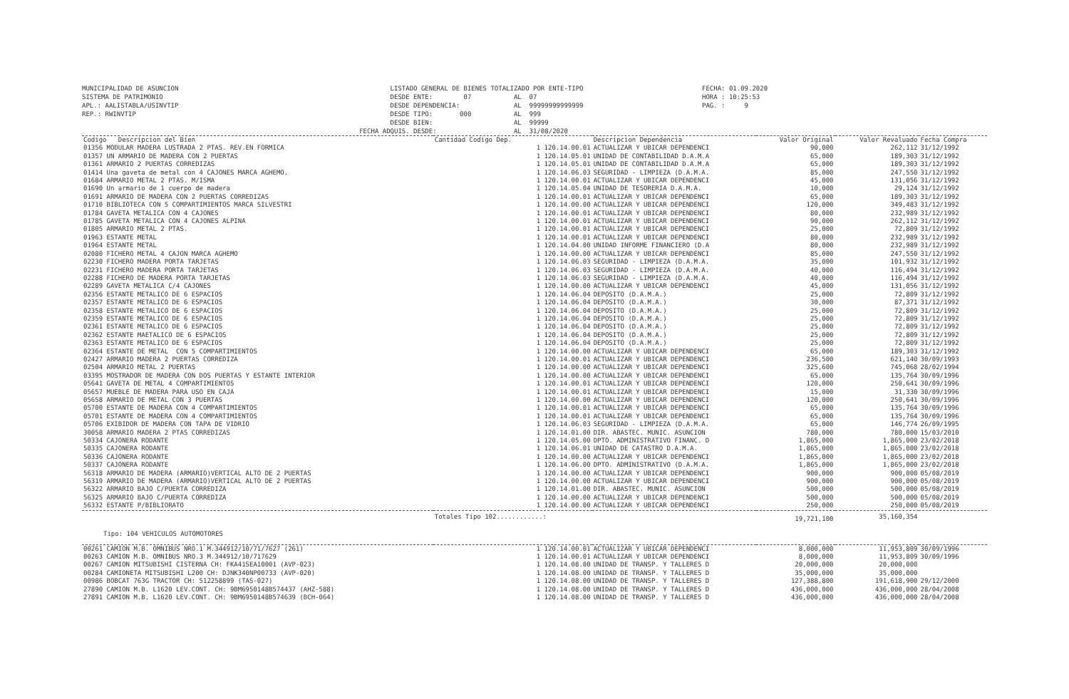MUNICIPALIDAD DE ASUNCION SISTEMA DE PATRIMONIO APL.: AALISTABLA/USINVTIP REP.: RWINVTIP
LISTADO GENERAL DE BIENES TOTALIZADO POR ENTE-TIPO DESDE ENTE: 07 AL 07 DESDE DEPENDENCIA: AL 99999999999999 DESDE TIPO: 000 AL 999 DESDE BIEN: AL 99999 FECHA ADQUIS. DESDE: AL 31/08/2020
FECHA: 01.09.2020 HORA : 10:25:53 PAG. : 9
| Codigo Descripcion del Bien | Cantidad Codigo Dep. | Descripcion Dependencia | Valor Original | Valor Revaluado | Fecha Compra |
| --- | --- | --- | --- | --- | --- |
| 01356 MODULAR MADERA LUSTRADA 2 PTAS. REV.EN FORMICA | 1 120.14.00.01 | ACTUALIZAR Y UBICAR DEPENDENCI | 90,000 | 262,112 | 31/12/1992 |
| 01357 UN ARMARIO DE MADERA CON 2 PUERTAS | 1 120.14.05.01 | UNIDAD DE CONTABILIDAD D.A.M.A | 65,000 | 189,303 | 31/12/1992 |
| 01361 ARMARIO 2 PUERTAS CORREDIZAS | 1 120.14.05.01 | UNIDAD DE CONTABILIDAD D.A.M.A | 65,000 | 189,303 | 31/12/1992 |
| 01414 Una gaveta de metal con 4 CAJONES MARCA AGHEMO. | 1 120.14.06.03 | SEGURIDAD - LIMPIEZA (D.A.M.A. | 85,000 | 247,550 | 31/12/1992 |
| 01684 ARMARIO METAL 2 PTAS. M/ISMA | 1 120.14.00.01 | ACTUALIZAR Y UBICAR DEPENDENCI | 45,000 | 131,056 | 31/12/1992 |
| 01690 Un armario de 1 cuerpo de madera | 1 120.14.05.04 | UNIDAD DE TESORERIA D.A.M.A. | 10,000 | 29,124 | 31/12/1992 |
| 01691 ARMARIO DE MADERA CON 2 PUERTAS CORREDIZAS | 1 120.14.00.01 | ACTUALIZAR Y UBICAR DEPENDENCI | 65,000 | 189,303 | 31/12/1992 |
| 01710 BIBLIOTECA CON 5 COMPARTIMIENTOS MARCA SILVESTRI | 1 120.14.00.00 | ACTUALIZAR Y UBICAR DEPENDENCI | 120,000 | 349,483 | 31/12/1992 |
| 01784 GAVETA METALICA CON 4 CAJONES | 1 120.14.00.01 | ACTUALIZAR Y UBICAR DEPENDENCI | 80,000 | 232,989 | 31/12/1992 |
| 01785 GAVETA METALICA CON 4 CAJONES ALPINA | 1 120.14.00.01 | ACTUALIZAR Y UBICAR DEPENDENCI | 90,000 | 262,112 | 31/12/1992 |
| 01805 ARMARIO METAL 2 PTAS. | 1 120.14.00.01 | ACTUALIZAR Y UBICAR DEPENDENCI | 25,000 | 72,809 | 31/12/1992 |
| 01963 ESTANTE METAL | 1 120.14.00.01 | ACTUALIZAR Y UBICAR DEPENDENCI | 80,000 | 232,989 | 31/12/1992 |
| 01964 ESTANTE METAL | 1 120.14.04.00 | UNIDAD INFORME FINANCIERO (D.A | 80,000 | 232,989 | 31/12/1992 |
| 02080 FICHERO METAL 4 CAJON MARCA AGHEMO | 1 120.14.00.00 | ACTUALIZAR Y UBICAR DEPENDENCI | 85,000 | 247,550 | 31/12/1992 |
| 02230 FICHERO MADERA PORTA TARJETAS | 1 120.14.06.03 | SEGURIDAD - LIMPIEZA (D.A.M.A. | 35,000 | 101,932 | 31/12/1992 |
| 02231 FICHERO MADERA PORTA TARJETAS | 1 120.14.06.03 | SEGURIDAD - LIMPIEZA (D.A.M.A. | 40,000 | 116,494 | 31/12/1992 |
| 02288 FICHERO DE MADERA PORTA TARJETAS | 1 120.14.06.03 | SEGURIDAD - LIMPIEZA (D.A.M.A. | 40,000 | 116,494 | 31/12/1992 |
| 02289 GAVETA METALICA C/4 CAJONES | 1 120.14.00.00 | ACTUALIZAR Y UBICAR DEPENDENCI | 45,000 | 131,056 | 31/12/1992 |
| 02356 ESTANTE METALICO DE 6 ESPACIOS | 1 120.14.06.04 | DEPOSITO (D.A.M.A.) | 25,000 | 72,809 | 31/12/1992 |
| 02357 ESTANTE METALICO DE 6 ESPACIOS | 1 120.14.06.04 | DEPOSITO (D.A.M.A.) | 30,000 | 87,371 | 31/12/1992 |
| 02358 ESTANTE METALICO DE 6 ESPACIOS | 1 120.14.06.04 | DEPOSITO (D.A.M.A.) | 25,000 | 72,809 | 31/12/1992 |
| 02359 ESTANTE METALICO DE 6 ESPACIOS | 1 120.14.06.04 | DEPOSITO (D.A.M.A.) | 25,000 | 72,809 | 31/12/1992 |
| 02361 ESTANTE METALICO DE 6 ESPACIOS | 1 120.14.06.04 | DEPOSITO (D.A.M.A.) | 25,000 | 72,809 | 31/12/1992 |
| 02362 ESTANTE MAETALICO DE 6 ESPACIOS | 1 120.14.06.04 | DEPOSITO (D.A.M.A.) | 25,000 | 72,809 | 31/12/1992 |
| 02363 ESTANTE METALICO DE 6 ESPACIOS | 1 120.14.06.04 | DEPOSITO (D.A.M.A.) | 25,000 | 72,809 | 31/12/1992 |
| 02364 ESTANTE DE METAL CON 5 COMPARTIMIENTOS | 1 120.14.00.00 | ACTUALIZAR Y UBICAR DEPENDENCI | 65,000 | 189,303 | 31/12/1992 |
| 02427 ARMARIO MADERA 2 PUERTAS CORREDIZA | 1 120.14.00.01 | ACTUALIZAR Y UBICAR DEPENDENCI | 236,500 | 621,140 | 30/09/1993 |
| 02504 ARMARIO METAL 2 PUERTAS | 1 120.14.00.00 | ACTUALIZAR Y UBICAR DEPENDENCI | 325,600 | 745,068 | 28/02/1994 |
| 03395 MOSTRADOR DE MADERA CON DOS PUERTAS Y ESTANTE INTERIOR | 1 120.14.00.00 | ACTUALIZAR Y UBICAR DEPENDENCI | 65,000 | 135,764 | 30/09/1996 |
| 05641 GAVETA DE METAL 4 COMPARTIMIENTOS | 1 120.14.00.01 | ACTUALIZAR Y UBICAR DEPENDENCI | 120,000 | 250,641 | 30/09/1996 |
| 05657 MUEBLE DE MADERA PARA USO EN CAJA | 1 120.14.00.01 | ACTUALIZAR Y UBICAR DEPENDENCI | 15,000 | 31,330 | 30/09/1996 |
| 05658 ARMARIO DE METAL CON 3 PUERTAS | 1 120.14.00.00 | ACTUALIZAR Y UBICAR DEPENDENCI | 120,000 | 250,641 | 30/09/1996 |
| 05700 ESTANTE DE MADERA CON 4 COMPARTIMIENTOS | 1 120.14.00.01 | ACTUALIZAR Y UBICAR DEPENDENCI | 65,000 | 135,764 | 30/09/1996 |
| 05701 ESTANTE DE MADERA CON 4 COMPARTIMIENTOS | 1 120.14.00.01 | ACTUALIZAR Y UBICAR DEPENDENCI | 65,000 | 135,764 | 30/09/1996 |
| 05706 EXIBIDOR DE MADERA CON TAPA DE VIDRIO | 1 120.14.06.03 | SEGURIDAD - LIMPIEZA (D.A.M.A. | 65,000 | 146,774 | 26/09/1995 |
| 30058 ARMARIO MADERA 2 PTAS CORREDIZAS | 1 120.14.01.00 | DIR. ABASTEC. MUNIC. ASUNCION | 780,000 | 780,000 | 15/03/2010 |
| 50334 CAJONERA RODANTE | 1 120.14.05.00 | DPTO. ADMINISTRATIVO FINANC. D | 1,865,000 | 1,865,000 | 23/02/2018 |
| 50335 CAJONERA RODANTE | 1 120.14.06.01 | UNIDAD DE CATASTRO D.A.M.A. | 1,865,000 | 1,865,000 | 23/02/2018 |
| 50336 CAJONERA RODANTE | 1 120.14.00.00 | ACTUALIZAR Y UBICAR DEPENDENCI | 1,865,000 | 1,865,000 | 23/02/2018 |
| 50337 CAJONERA RODANTE | 1 120.14.06.00 | DPTO. ADMINISTRATIVO (D.A.M.A. | 1,865,000 | 1,865,000 | 23/02/2018 |
| 56318 ARMARIO DE MADERA (ARMARIO)VERTICAL ALTO DE 2 PUERTAS | 1 120.14.00.00 | ACTUALIZAR Y UBICAR DEPENDENCI | 900,000 | 900,000 | 05/08/2019 |
| 56319 ARMARIO DE MADERA (ARMARIO)VERTICAL ALTO DE 2 PUERTAS | 1 120.14.00.00 | ACTUALIZAR Y UBICAR DEPENDENCI | 900,000 | 900,000 | 05/08/2019 |
| 56322 ARMARIO BAJO C/PUERTA CORREDIZA | 1 120.14.01.00 | DIR. ABASTEC. MUNIC. ASUNCION | 500,000 | 500,000 | 05/08/2019 |
| 56325 ARMARIO BAJO C/PUERTA CORREDIZA | 1 120.14.00.00 | ACTUALIZAR Y UBICAR DEPENDENCI | 500,000 | 500,000 | 05/08/2019 |
| 56332 ESTANTE P/BIBLIORATO | 1 120.14.00.00 | ACTUALIZAR Y UBICAR DEPENDENCI | 250,000 | 250,000 | 05/08/2019 |
| | Totales Tipo 102............: | | 19,721,100 | 35,160,354 | |
| Tipo: 104 VEHICULOS AUTOMOTORES | | | | | |
| 00261 CAMION M.B. OMNIBUS NRO.1 M.344912/10/71/7627 (261) | 1 120.14.00.01 | ACTUALIZAR Y UBICAR DEPENDENCI | 8,000,000 | 11,953,809 | 30/09/1996 |
| 00263 CAMION M.B. OMNIBUS NRO.3 M.344912/10/717629 | 1 120.14.00.01 | ACTUALIZAR Y UBICAR DEPENDENCI | 8,000,000 | 11,953,809 | 30/09/1996 |
| 00267 CAMION MITSUBISHI CISTERNA CH: FKA41SEA10001 (AVP-023) | 1 120.14.08.00 | UNIDAD DE TRANSP. Y TALLERES D | 20,000,000 | 20,000,000 | |
| 00284 CAMIONETA MITSUBISHI L200 CH: DJNK340NP00733 (AVP-020) | 1 120.14.08.00 | UNIDAD DE TRANSP. Y TALLERES D | 35,000,000 | 35,000,000 | |
| 00986 BOBCAT 763G TRACTOR CH: 512258899 (TAS-027) | 1 120.14.08.00 | UNIDAD DE TRANSP. Y TALLERES D | 127,388,800 | 191,618,900 | 29/12/2000 |
| 27890 CAMION M.B. L1620 LEV.CONT. CH: 9BM6950148B574437 (AHZ-588) | 1 120.14.08.00 | UNIDAD DE TRANSP. Y TALLERES D | 436,000,000 | 436,000,000 | 28/04/2008 |
| 27891 CAMION M.B. L1620 LEV.CONT. CH: 9BM6950148B574639 (BCH-064) | 1 120.14.08.00 | UNIDAD DE TRANSP. Y TALLERES D | 436,000,000 | 436,000,000 | 28/04/2008 |